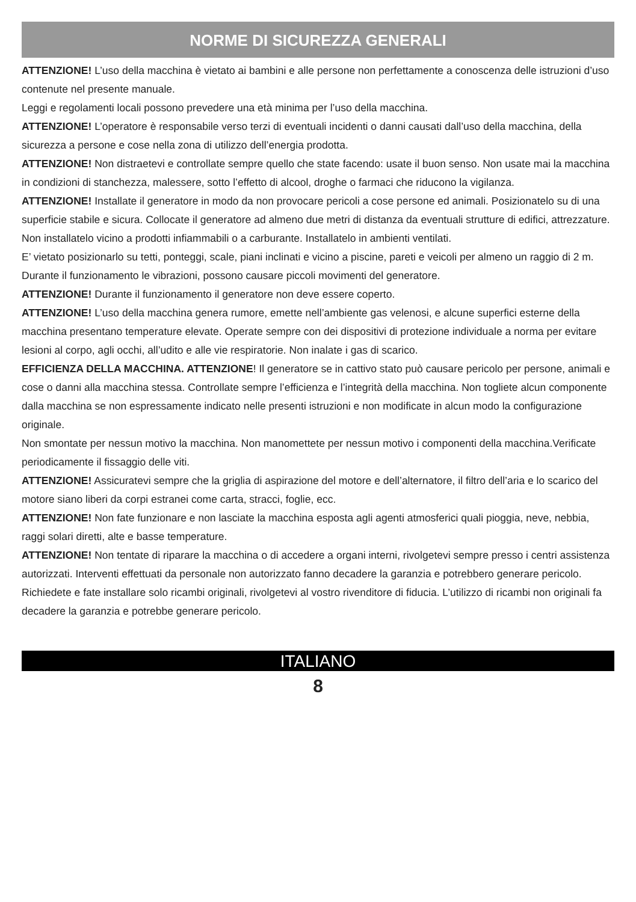NORME DI SICUREZZA GENERALI
ATTENZIONE! L’uso della macchina è vietato ai bambini e alle persone non perfettamente a conoscenza delle istruzioni d’uso contenute nel presente manuale.
Leggi e regolamenti locali possono prevedere una età minima per l’uso della macchina.
ATTENZIONE! L’operatore è responsabile verso terzi di eventuali incidenti o danni causati dall’uso della macchina, della sicurezza a persone e cose nella zona di utilizzo dell’energia prodotta.
ATTENZIONE! Non distraetevi e controllate sempre quello che state facendo: usate il buon senso. Non usate mai la macchina in condizioni di stanchezza, malessere, sotto l’effetto di alcool, droghe o farmaci che riducono la vigilanza.
ATTENZIONE! Installate il generatore in modo da non provocare pericoli a cose persone ed animali. Posizionatelo su di una superficie stabile e sicura. Collocate il generatore ad almeno due metri di distanza da eventuali strutture di edifici, attrezzature. Non installatelo vicino a prodotti infiammabili o a carburante. Installatelo in ambienti ventilati.
E’ vietato posizionarlo su tetti, ponteggi, scale, piani inclinati e vicino a piscine, pareti e veicoli per almeno un raggio di 2 m. Durante il funzionamento le vibrazioni, possono causare piccoli movimenti del generatore.
ATTENZIONE! Durante il funzionamento il generatore non deve essere coperto.
ATTENZIONE! L’uso della macchina genera rumore, emette nell’ambiente gas velenosi, e alcune superfici esterne della macchina presentano temperature elevate. Operate sempre con dei dispositivi di protezione individuale a norma per evitare lesioni al corpo, agli occhi, all’udito e alle vie respiratorie. Non inalate i gas di scarico.
EFFICIENZA DELLA MACCHINA. ATTENZIONE! Il generatore se in cattivo stato può causare pericolo per persone, animali e cose o danni alla macchina stessa. Controllate sempre l’efficienza e l’integrità della macchina. Non togliete alcun componente dalla macchina se non espressamente indicato nelle presenti istruzioni e non modificate in alcun modo la configurazione originale.
Non smontate per nessun motivo la macchina. Non manomettete per nessun motivo i componenti della macchina.Verificate periodicamente il fissaggio delle viti.
ATTENZIONE! Assicuratevi sempre che la griglia di aspirazione del motore e dell’alternatore, il filtro dell’aria e lo scarico del motore siano liberi da corpi estranei come carta, stracci, foglie, ecc.
ATTENZIONE! Non fate funzionare e non lasciate la macchina esposta agli agenti atmosferici quali pioggia, neve, nebbia, raggi solari diretti, alte e basse temperature.
ATTENZIONE! Non tentate di riparare la macchina o di accedere a organi interni, rivolgetevi sempre presso i centri assistenza autorizzati. Interventi effettuati da personale non autorizzato fanno decadere la garanzia e potrebbero generare pericolo. Richiedete e fate installare solo ricambi originali, rivolgetevi al vostro rivenditore di fiducia. L’utilizzo di ricambi non originali fa decadere la garanzia e potrebbe generare pericolo.
ITALIANO
8